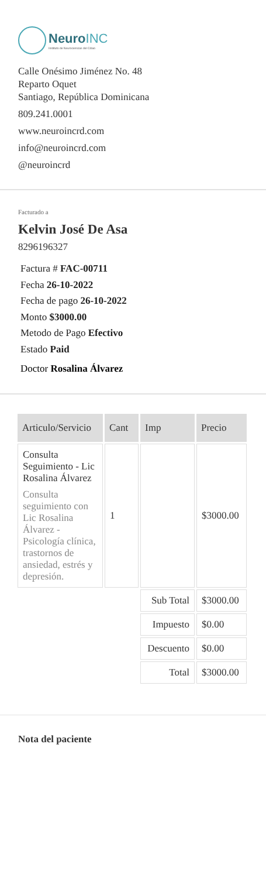NeuroINC
Instituto de Neurociencias del Cibao
Calle Onésimo Jiménez No. 48
Reparto Oquet
Santiago, República Dominicana
809.241.0001
www.neuroincrd.com
info@neuroincrd.com
@neuroincrd
Facturado a
Kelvin José De Asa
8296196327
Factura # FAC-00711
Fecha 26-10-2022
Fecha de pago 26-10-2022
Monto $3000.00
Metodo de Pago Efectivo
Estado Paid
Doctor Rosalina Álvarez
| Articulo/Servicio | Cant | Imp | Precio |
| --- | --- | --- | --- |
| Consulta Seguimiento - Lic Rosalina Álvarez Consulta seguimiento con Lic Rosalina Álvarez - Psicología clínica, trastornos de ansiedad, estrés y depresión. | 1 | | $3000.00 |
| | | Sub Total | $3000.00 |
| | | Impuesto | $0.00 |
| | | Descuento | $0.00 |
| | | Total | $3000.00 |
Nota del paciente